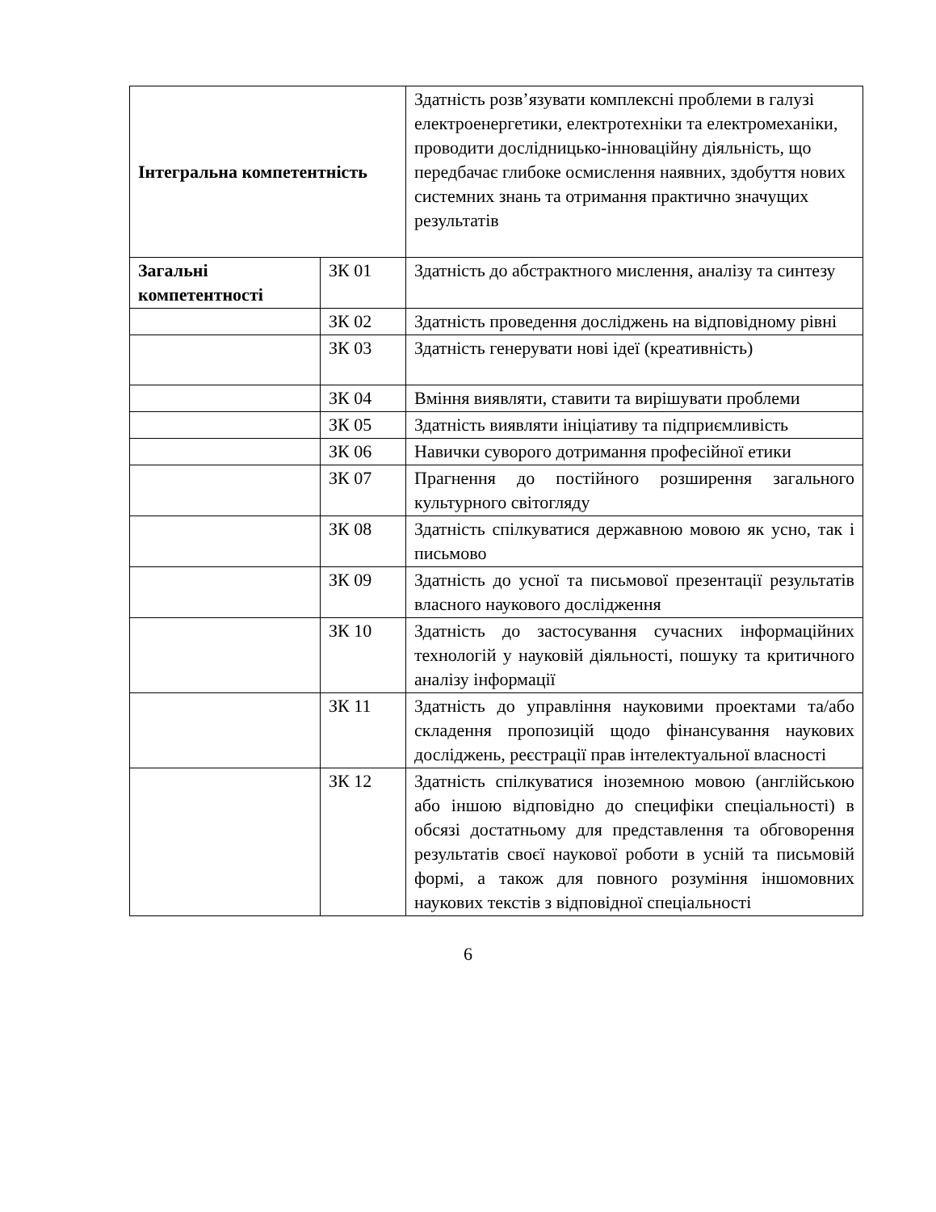| Інтегральна компетентність | | Здатність розв’язувати комплексні проблеми в галузі електроенергетики, електротехніки та електромеханіки, проводити дослідницько-інноваційну діяльність, що передбачає глибоке осмислення наявних, здобуття нових системних знань та отримання практично значущих результатів |
| Загальні компетентності | ЗК 01 | Здатність до абстрактного мислення, аналізу та синтезу |
| | ЗК 02 | Здатність проведення досліджень на відповідному рівні |
| | ЗК 03 | Здатність генерувати нові ідеї (креативність) |
| | ЗК 04 | Вміння виявляти, ставити та вирішувати проблеми |
| | ЗК 05 | Здатність виявляти ініціативу та підприємливість |
| | ЗК 06 | Навички суворого дотримання професійної етики |
| | ЗК 07 | Прагнення до постійного розширення загального культурного світогляду |
| | ЗК 08 | Здатність спілкуватися державною мовою як усно, так і письмово |
| | ЗК 09 | Здатність до усної та письмової презентації результатів власного наукового дослідження |
| | ЗК 10 | Здатність до застосування сучасних інформаційних технологій у науковій діяльності, пошуку та критичного аналізу інформації |
| | ЗК 11 | Здатність до управління науковими проектами та/або складення пропозицій щодо фінансування наукових досліджень, реєстрації прав інтелектуальної власності |
| | ЗК 12 | Здатність спілкуватися іноземною мовою (англійською або іншою відповідно до специфіки спеціальності) в обсязі достатньому для представлення та обговорення результатів своєї наукової роботи в усній та письмовій формі, а також для повного розуміння іншомовних наукових текстів з відповідної спеціальності |
6